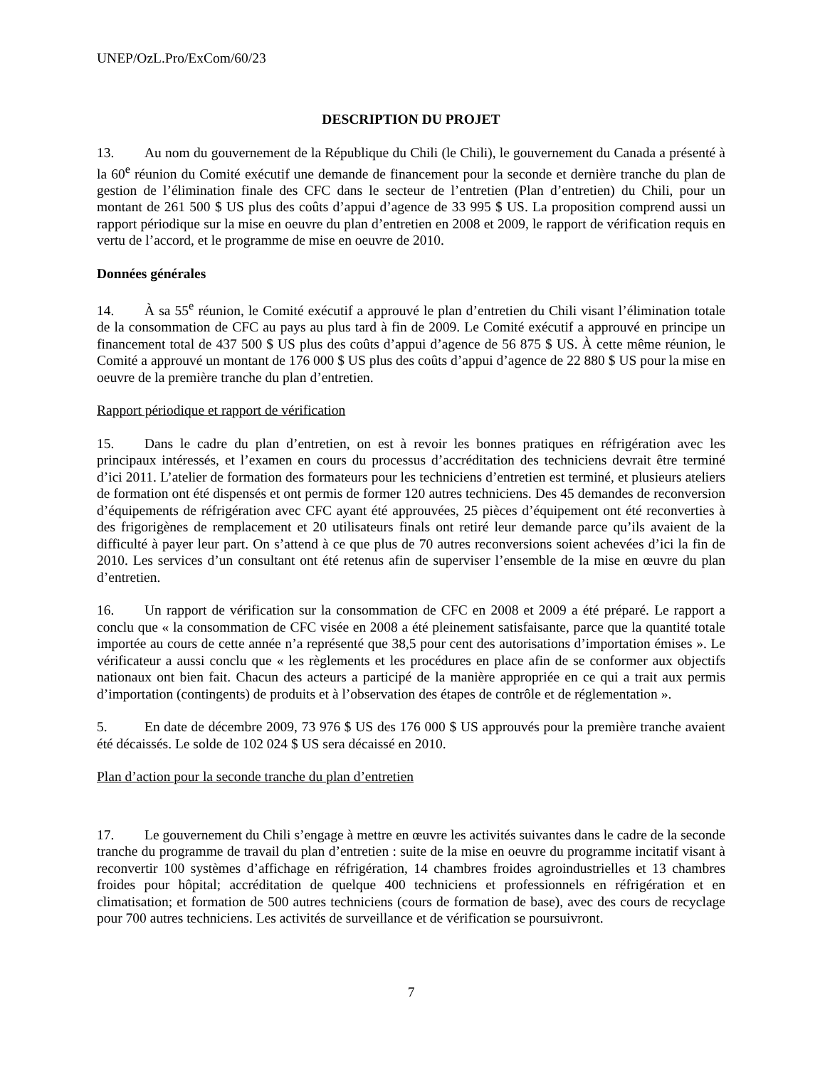UNEP/OzL.Pro/ExCom/60/23
DESCRIPTION DU PROJET
13. Au nom du gouvernement de la République du Chili (le Chili), le gouvernement du Canada a présenté à la 60<sup>e</sup> réunion du Comité exécutif une demande de financement pour la seconde et dernière tranche du plan de gestion de l’élimination finale des CFC dans le secteur de l’entretien (Plan d’entretien) du Chili, pour un montant de 261 500 $ US plus des coûts d’appui d’agence de 33 995 $ US. La proposition comprend aussi un rapport périodique sur la mise en oeuvre du plan d’entretien en 2008 et 2009, le rapport de vérification requis en vertu de l’accord, et le programme de mise en oeuvre de 2010.
Données générales
14. À sa 55<sup>e</sup> réunion, le Comité exécutif a approuvé le plan d’entretien du Chili visant l’élimination totale de la consommation de CFC au pays au plus tard à fin de 2009. Le Comité exécutif a approuvé en principe un financement total de 437 500 $ US plus des coûts d’appui d’agence de 56 875 $ US. À cette même réunion, le Comité a approuvé un montant de 176 000 $ US plus des coûts d’appui d’agence de 22 880 $ US pour la mise en oeuvre de la première tranche du plan d’entretien.
Rapport périodique et rapport de vérification
15. Dans le cadre du plan d’entretien, on est à revoir les bonnes pratiques en réfrigération avec les principaux intéressés, et l’examen en cours du processus d’accréditation des techniciens devrait être terminé d’ici 2011. L’atelier de formation des formateurs pour les techniciens d’entretien est terminé, et plusieurs ateliers de formation ont été dispensés et ont permis de former 120 autres techniciens. Des 45 demandes de reconversion d’équipements de réfrigération avec CFC ayant été approuvées, 25 pièces d’équipement ont été reconverties à des frigorigènes de remplacement et 20 utilisateurs finals ont retiré leur demande parce qu’ils avaient de la difficulté à payer leur part. On s’attend à ce que plus de 70 autres reconversions soient achevées d’ici la fin de 2010. Les services d’un consultant ont été retenus afin de superviser l’ensemble de la mise en œuvre du plan d’entretien.
16. Un rapport de vérification sur la consommation de CFC en 2008 et 2009 a été préparé. Le rapport a conclu que « la consommation de CFC visée en 2008 a été pleinement satisfaisante, parce que la quantité totale importée au cours de cette année n’a représenté que 38,5 pour cent des autorisations d’importation émises ». Le vérificateur a aussi conclu que « les règlements et les procédures en place afin de se conformer aux objectifs nationaux ont bien fait. Chacun des acteurs a participé de la manière appropriée en ce qui a trait aux permis d’importation (contingents) de produits et à l’observation des étapes de contrôle et de réglementation ».
5. En date de décembre 2009, 73 976 $ US des 176 000 $ US approuvés pour la première tranche avaient été décaissés. Le solde de 102 024 $ US sera décaissé en 2010.
Plan d’action pour la seconde tranche du plan d’entretien
17. Le gouvernement du Chili s’engage à mettre en œuvre les activités suivantes dans le cadre de la seconde tranche du programme de travail du plan d’entretien : suite de la mise en oeuvre du programme incitatif visant à reconvertir 100 systèmes d’affichage en réfrigération, 14 chambres froides agroindustrielles et 13 chambres froides pour hôpital; accréditation de quelque 400 techniciens et professionnels en réfrigération et en climatisation; et formation de 500 autres techniciens (cours de formation de base), avec des cours de recyclage pour 700 autres techniciens. Les activités de surveillance et de vérification se poursuivront.
7